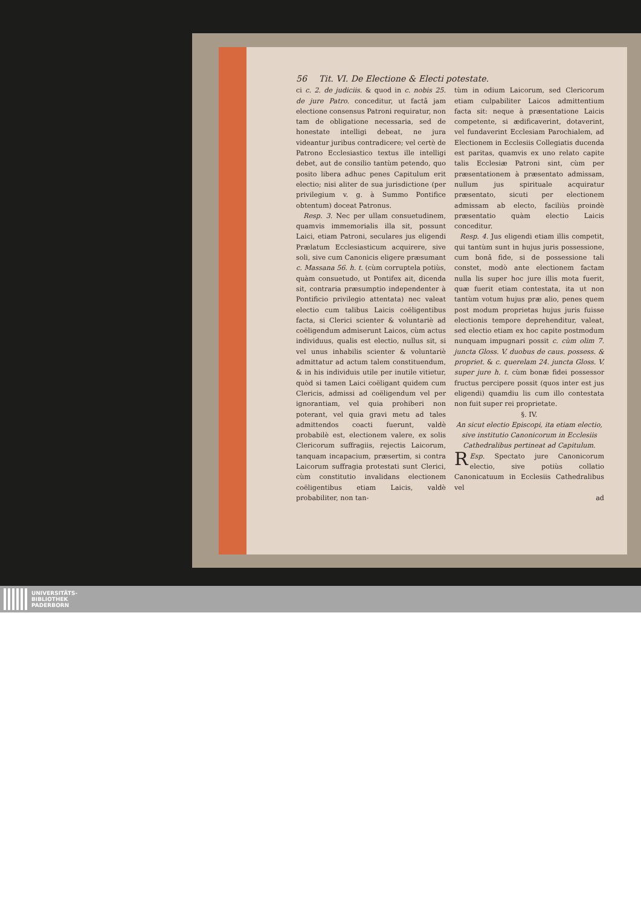56 Tit. VI. De Electione & Electi potestate.
ci c. 2. de judiciis. & quod in c. nobis 25. de jure Patro. conceditur, ut factâ jam electione consensus Patroni requiratur, non tam de obligatione necessaria, sed de honestate intelligi debeat, ne jura videantur juribus contradicere; vel certè de Patrono Ecclesiastico textus ille intelligi debet, aut de consilio tantùm petendo, quo posito libera adhuc penes Capitulum erit electio; nisi aliter de sua jurisdictione (per privilegium v. g. à Summo Pontifice obtentum) doceat Patronus.
Resp. 3. Nec per ullam consuetudinem, quamvis immemorialis illa sit, possunt Laici, etiam Patroni, seculares jus eligendi Prælatum Ecclesiasticum acquirere, sive soli, sive cum Canonicis eligere præsumant c. Massana 56. h. t. (cùm corruptela potiùs, quàm consuetudo, ut Pontifex ait, dicenda sit, contraria præsumptio independenter à Pontificio privilegio attentata) nec valeat electio cum talibus Laicis coëligentibus facta, si Clerici scienter & voluntariè ad coëligendum admiserunt Laicos, cùm actus individuus, qualis est electio, nullus sit, si vel unus inhabilis scienter & voluntariè admittatur ad actum talem constituendum, & in his individuis utile per inutile vitietur, quòd si tamen Laici coëligant quidem cum Clericis, admissi ad coëligendum vel per ignorantiam, vel quia prohiberi non poterant, vel quia gravi metu ad tales admittendos coacti fuerunt, valdè probabilè est, electionem valere, ex solis Clericorum suffragiis, rejectis Laicorum, tanquam incapacium, præsertim, si contra Laicorum suffragia protestati sunt Clerici, cùm constitutio invalidans electionem coëligentibus etiam Laicis, valdè probabiliter, non tan-
tùm in odium Laicorum, sed Clericorum etiam culpabiliter Laicos admittentium facta sit: neque à præsentatione Laicis competente, si ædificaverint, dotaverint, vel fundaverint Ecclesiam Parochialem, ad Electionem in Ecclesiis Collegiatis ducenda est paritas, quamvis ex uno relato capite talis Ecclesiæ Patroni sint, cùm per præsentationem à præsentato admissam, nullum jus spirituale acquiratur præsentato, sicuti per electionem admissam ab electo, faciliùs proindè præsentatio quàm electio Laicis conceditur.
Resp. 4. Jus eligendi etiam illis competit, qui tantùm sunt in hujus juris possessione, cum bonâ fide, si de possessione tali constet, modò ante electionem factam nulla lis super hoc jure illis mota fuerit, quæ fuerit etiam contestata, ita ut non tantùm votum hujus præ alio, penes quem post modum proprietas hujus juris fuisse electionis tempore deprehenditur, valeat, sed electio etiam ex hoc capite postmodum nunquam impugnari possit c. cùm olim 7. juncta Gloss. V. duobus de caus. possess. & propriet. & c. querelam 24. juncta Gloss. V. super jure h. t. cùm bonæ fidei possessor fructus percipere possit (quos inter est jus eligendi) quamdiu lis cum illo contestata non fuit super rei proprietate.
§. IV.
An sicut electio Episcopi, ita etiam electio, sive institutio Canonicorum in Ecclesiis Cathedralibus pertineat ad Capitulum.
REsp. Spectato jure Canonicorum electio, sive potiùs collatio Canonicatuum in Ecclesiis Cathedralibus vel
ad
UNIVERSITÄTS-
BIBLIOTHEK
PADERBORN